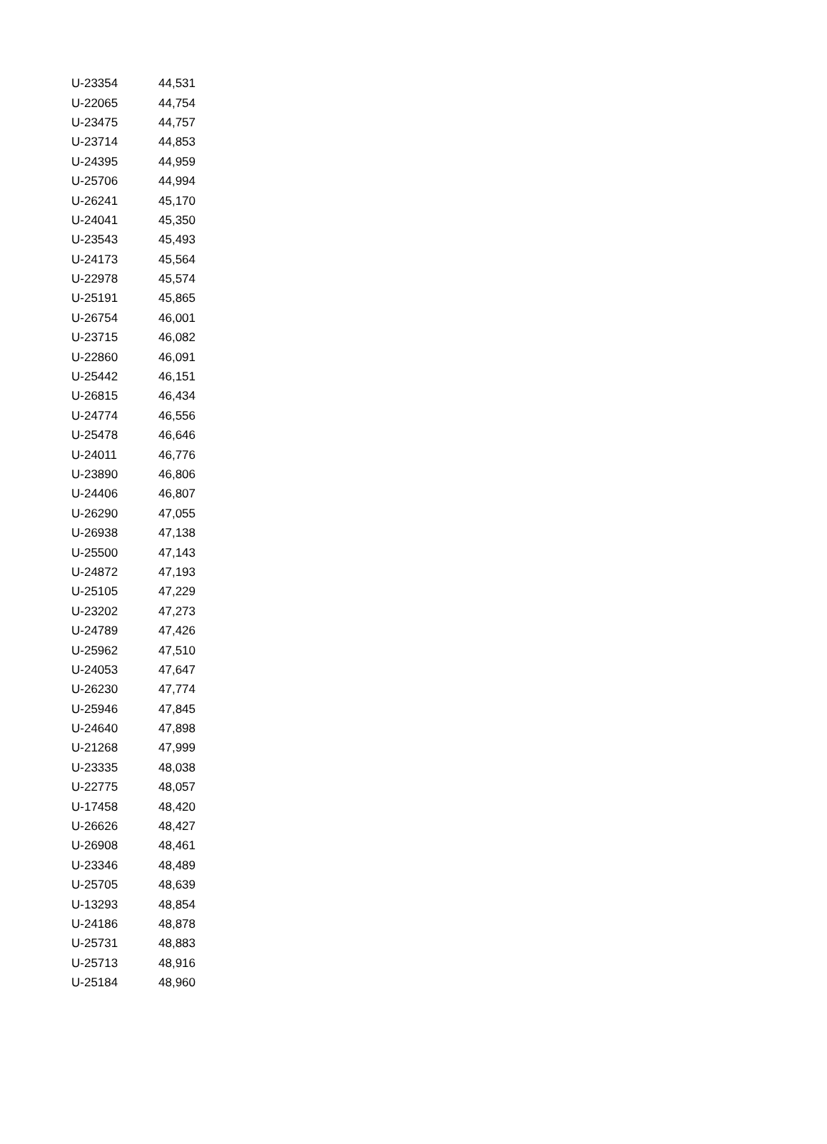| U-23354 | 44,531 |
| U-22065 | 44,754 |
| U-23475 | 44,757 |
| U-23714 | 44,853 |
| U-24395 | 44,959 |
| U-25706 | 44,994 |
| U-26241 | 45,170 |
| U-24041 | 45,350 |
| U-23543 | 45,493 |
| U-24173 | 45,564 |
| U-22978 | 45,574 |
| U-25191 | 45,865 |
| U-26754 | 46,001 |
| U-23715 | 46,082 |
| U-22860 | 46,091 |
| U-25442 | 46,151 |
| U-26815 | 46,434 |
| U-24774 | 46,556 |
| U-25478 | 46,646 |
| U-24011 | 46,776 |
| U-23890 | 46,806 |
| U-24406 | 46,807 |
| U-26290 | 47,055 |
| U-26938 | 47,138 |
| U-25500 | 47,143 |
| U-24872 | 47,193 |
| U-25105 | 47,229 |
| U-23202 | 47,273 |
| U-24789 | 47,426 |
| U-25962 | 47,510 |
| U-24053 | 47,647 |
| U-26230 | 47,774 |
| U-25946 | 47,845 |
| U-24640 | 47,898 |
| U-21268 | 47,999 |
| U-23335 | 48,038 |
| U-22775 | 48,057 |
| U-17458 | 48,420 |
| U-26626 | 48,427 |
| U-26908 | 48,461 |
| U-23346 | 48,489 |
| U-25705 | 48,639 |
| U-13293 | 48,854 |
| U-24186 | 48,878 |
| U-25731 | 48,883 |
| U-25713 | 48,916 |
| U-25184 | 48,960 |